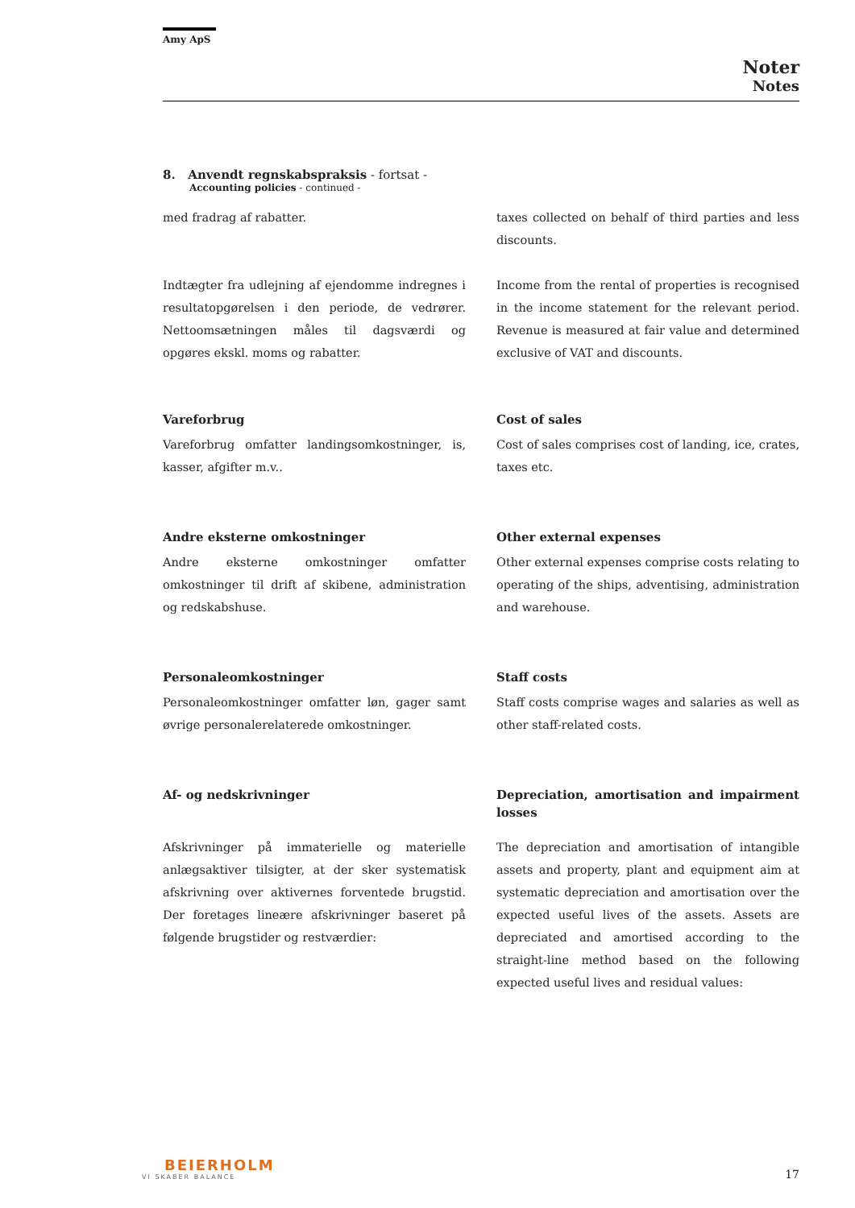Amy ApS
Noter
Notes
8. Anvendt regnskabspraksis - fortsat -
Accounting policies - continued -
med fradrag af rabatter. taxes collected on behalf of third parties and less discounts.
Indtægter fra udlejning af ejendomme indregnes i resultatopgørelsen i den periode, de vedrører. Nettoomsætningen måles til dagsværdi og opgøres ekskl. moms og rabatter.
Income from the rental of properties is recognised in the income statement for the relevant period. Revenue is measured at fair value and determined exclusive of VAT and discounts.
Vareforbrug
Vareforbrug omfatter landingsomkostninger, is, kasser, afgifter m.v..
Cost of sales
Cost of sales comprises cost of landing, ice, crates, taxes etc.
Andre eksterne omkostninger
Andre eksterne omkostninger omfatter omkostninger til drift af skibene, administration og redskabshuse.
Other external expenses
Other external expenses comprise costs relating to operating of the ships, adventising, administration and warehouse.
Personaleomkostninger
Personaleomkostninger omfatter løn, gager samt øvrige personalerelaterede omkostninger.
Staff costs
Staff costs comprise wages and salaries as well as other staff-related costs.
Af- og nedskrivninger
Afskrivninger på immaterielle og materielle anlægsaktiver tilsigter, at der sker systematisk afskrivning over aktivernes forventede brugstid. Der foretages lineære afskrivninger baseret på følgende brugstider og restværdier:
Depreciation, amortisation and impairment losses
The depreciation and amortisation of intangible assets and property, plant and equipment aim at systematic depreciation and amortisation over the expected useful lives of the assets. Assets are depreciated and amortised according to the straight-line method based on the following expected useful lives and residual values:
BEIERHOLM
VI SKABER BALANCE
17